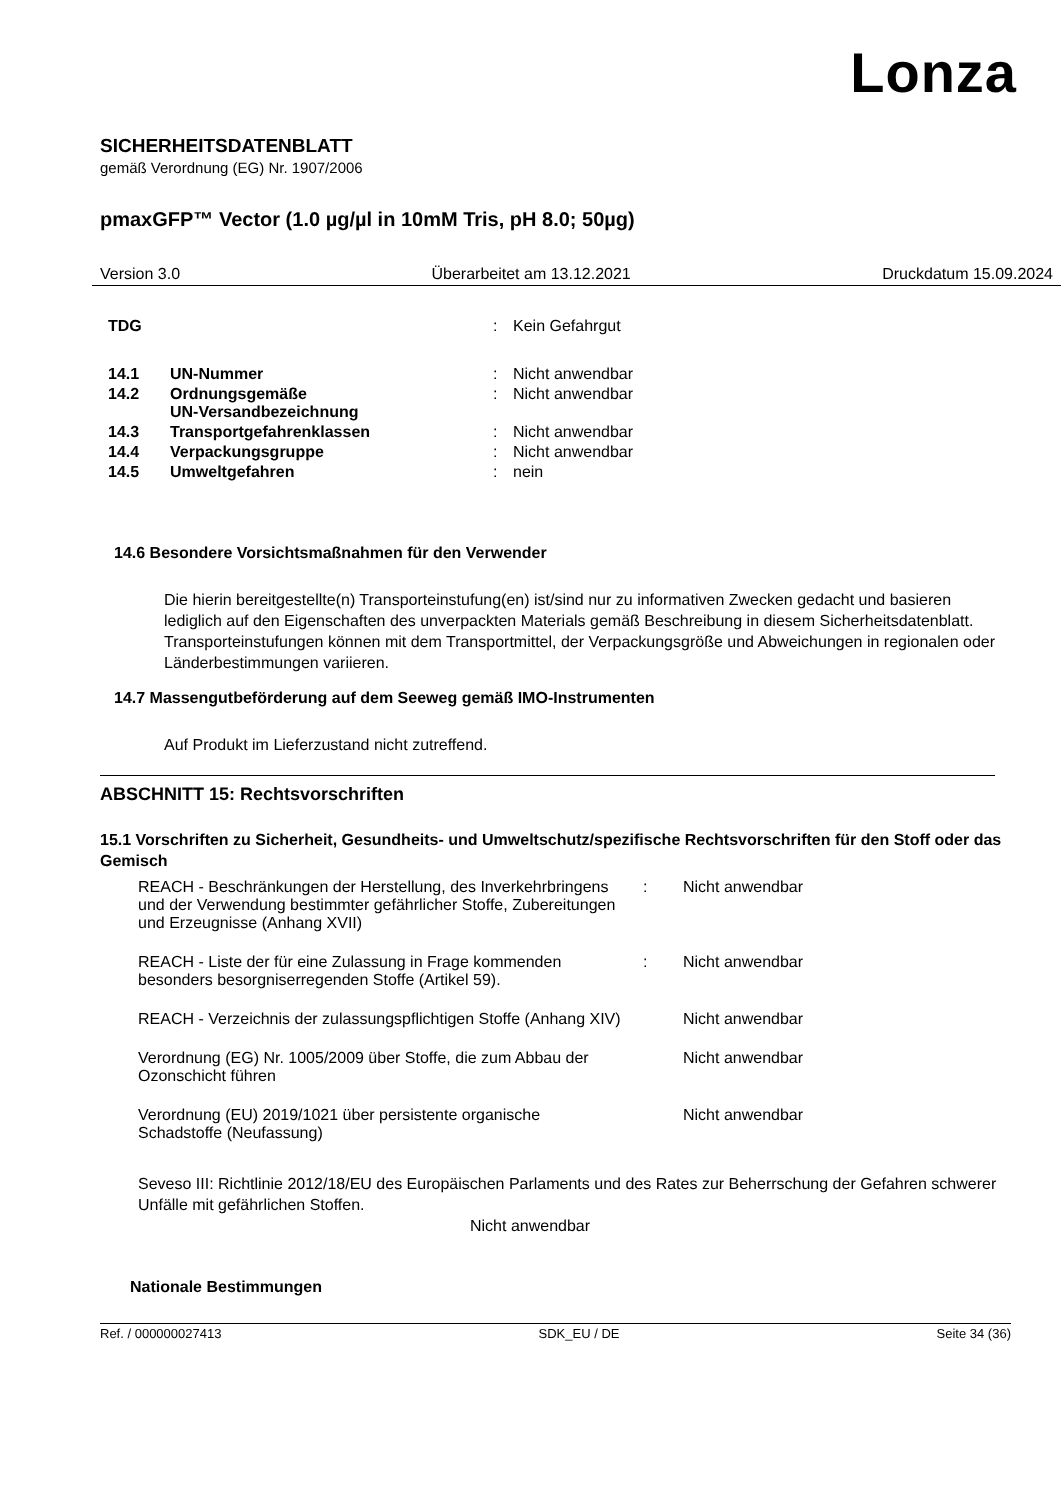Lonza
SICHERHEITSDATENBLATT
gemäß Verordnung (EG) Nr. 1907/2006
pmaxGFP™ Vector (1.0 µg/µl in 10mM Tris, pH 8.0; 50µg)
Version 3.0 Überarbeitet am 13.12.2021 Druckdatum 15.09.2024
| TDG | | : | Kein Gefahrgut |
| 14.1 | UN-Nummer | : | Nicht anwendbar |
| 14.2 | Ordnungsgemäße UN-Versandbezeichnung | : | Nicht anwendbar |
| 14.3 | Transportgefahrenklassen | : | Nicht anwendbar |
| 14.4 | Verpackungsgruppe | : | Nicht anwendbar |
| 14.5 | Umweltgefahren | : | nein |
14.6 Besondere Vorsichtsmaßnahmen für den Verwender
Die hierin bereitgestellte(n) Transporteinstufung(en) ist/sind nur zu informativen Zwecken gedacht und basieren lediglich auf den Eigenschaften des unverpackten Materials gemäß Beschreibung in diesem Sicherheitsdatenblatt. Transporteinstufungen können mit dem Transportmittel, der Verpackungsgröße und Abweichungen in regionalen oder Länderbestimmungen variieren.
14.7 Massengutbeförderung auf dem Seeweg gemäß IMO-Instrumenten
Auf Produkt im Lieferzustand nicht zutreffend.
ABSCHNITT 15: Rechtsvorschriften
15.1 Vorschriften zu Sicherheit, Gesundheits- und Umweltschutz/spezifische Rechtsvorschriften für den Stoff oder das Gemisch
| REACH - Beschränkungen der Herstellung, des Inverkehrbringens und der Verwendung bestimmter gefährlicher Stoffe, Zubereitungen und Erzeugnisse (Anhang XVII) | : | Nicht anwendbar |
| REACH - Liste der für eine Zulassung in Frage kommenden besonders besorgniserregenden Stoffe (Artikel 59). | : | Nicht anwendbar |
| REACH - Verzeichnis der zulassungspflichtigen Stoffe (Anhang XIV) | | Nicht anwendbar |
| Verordnung (EG) Nr. 1005/2009 über Stoffe, die zum Abbau der Ozonschicht führen | | Nicht anwendbar |
| Verordnung (EU) 2019/1021 über persistente organische Schadstoffe (Neufassung) | | Nicht anwendbar |
Seveso III: Richtlinie 2012/18/EU des Europäischen Parlaments und des Rates zur Beherrschung der Gefahren schwerer Unfälle mit gefährlichen Stoffen.
Nicht anwendbar
Nationale Bestimmungen
Ref. / 000000027413 SDK_EU / DE Seite 34 (36)